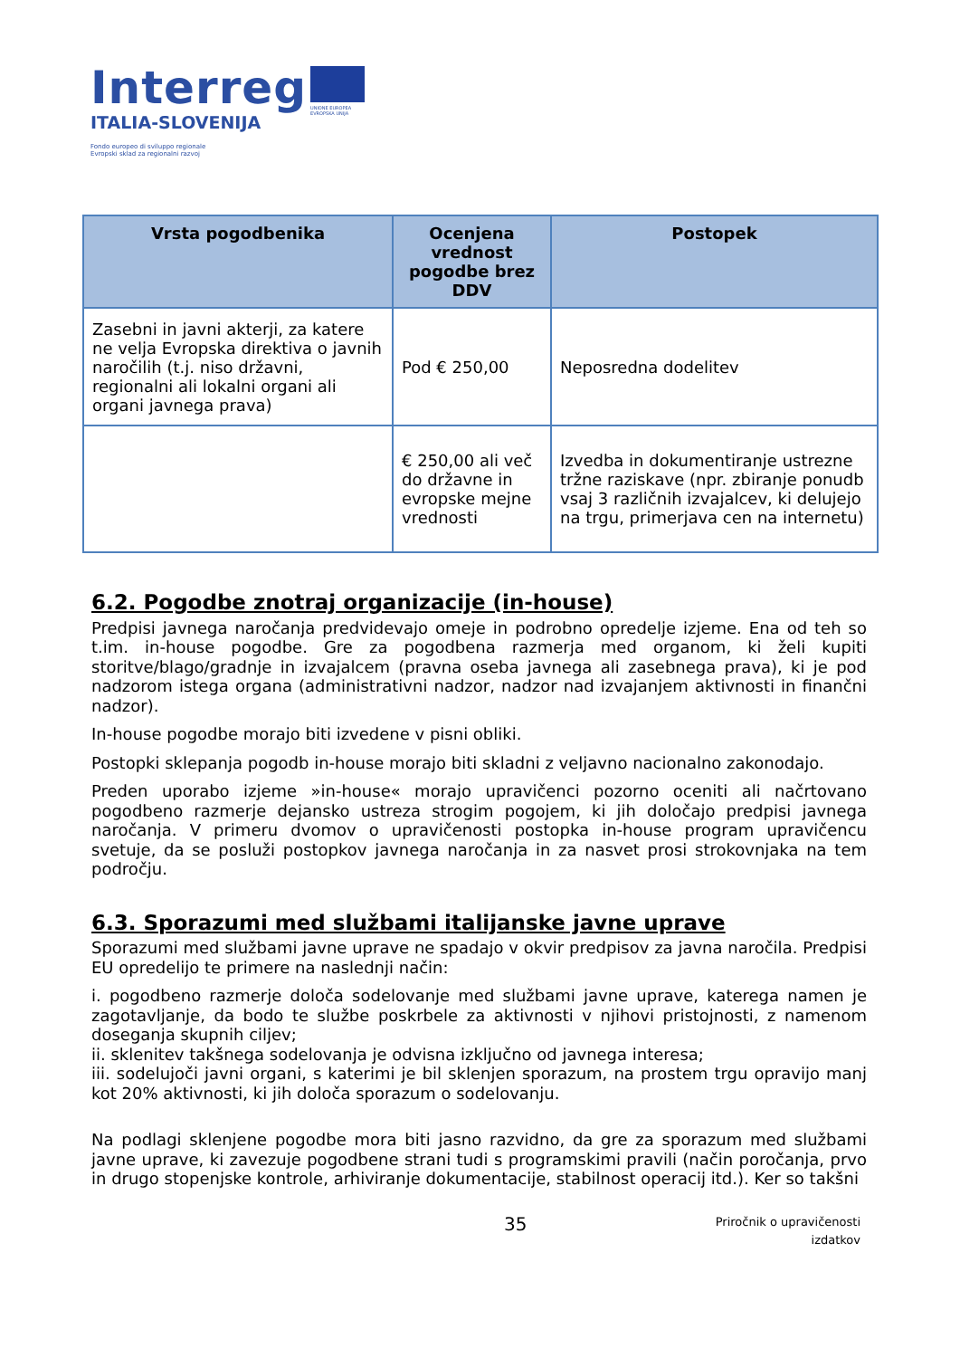Interreg
ITALIA-SLOVENIJA
Fondo europeo di sviluppo regionale
Evropski sklad za regionalni razvoj
UNIONE EUROPEA
EVROPSKA UNIJA
| Vrsta pogodbenika | Ocenjena vrednost pogodbe brez DDV | Postopek |
| --- | --- | --- |
| Zasebni in javni akterji, za katere ne velja Evropska direktiva o javnih naročilih (t.j. niso državni, regionalni ali lokalni organi ali organi javnega prava) | Pod € 250,00 | Neposredna dodelitev |
| | € 250,00 ali več do državne in evropske mejne vrednosti | Izvedba in dokumentiranje ustrezne tržne raziskave (npr. zbiranje ponudb vsaj 3 različnih izvajalcev, ki delujejo na trgu, primerjava cen na internetu) |
6.2. Pogodbe znotraj organizacije (in-house)
Predpisi javnega naročanja predvidevajo omeje in podrobno opredelje izjeme. Ena od teh so t.im. in-house pogodbe. Gre za pogodbena razmerja med organom, ki želi kupiti storitve/blago/gradnje in izvajalcem (pravna oseba javnega ali zasebnega prava), ki je pod nadzorom istega organa (administrativni nadzor, nadzor nad izvajanjem aktivnosti in finančni nadzor).
In-house pogodbe morajo biti izvedene v pisni obliki.
Postopki sklepanja pogodb in-house morajo biti skladni z veljavno nacionalno zakonodajo.
Preden uporabo izjeme »in-house« morajo upravičenci pozorno oceniti ali načrtovano pogodbeno razmerje dejansko ustreza strogim pogojem, ki jih določajo predpisi javnega naročanja. V primeru dvomov o upravičenosti postopka in-house program upravičencu svetuje, da se posluži postopkov javnega naročanja in za nasvet prosi strokovnjaka na tem področju.
6.3. Sporazumi med službami italijanske javne uprave
Sporazumi med službami javne uprave ne spadajo v okvir predpisov za javna naročila. Predpisi EU opredelijo te primere na naslednji način:
i. pogodbeno razmerje določa sodelovanje med službami javne uprave, katerega namen je zagotavljanje, da bodo te službe poskrbele za aktivnosti v njihovi pristojnosti, z namenom doseganja skupnih ciljev;
ii. sklenitev takšnega sodelovanja je odvisna izključno od javnega interesa;
iii. sodelujoči javni organi, s katerimi je bil sklenjen sporazum, na prostem trgu opravijo manj kot 20% aktivnosti, ki jih določa sporazum o sodelovanju.
Na podlagi sklenjene pogodbe mora biti jasno razvidno, da gre za sporazum med službami javne uprave, ki zavezuje pogodbene strani tudi s programskimi pravili (način poročanja, prvo in drugo stopenjske kontrole, arhiviranje dokumentacije, stabilnost operacij itd.). Ker so takšni
35
Priročnik o upravičenosti
izdatkov